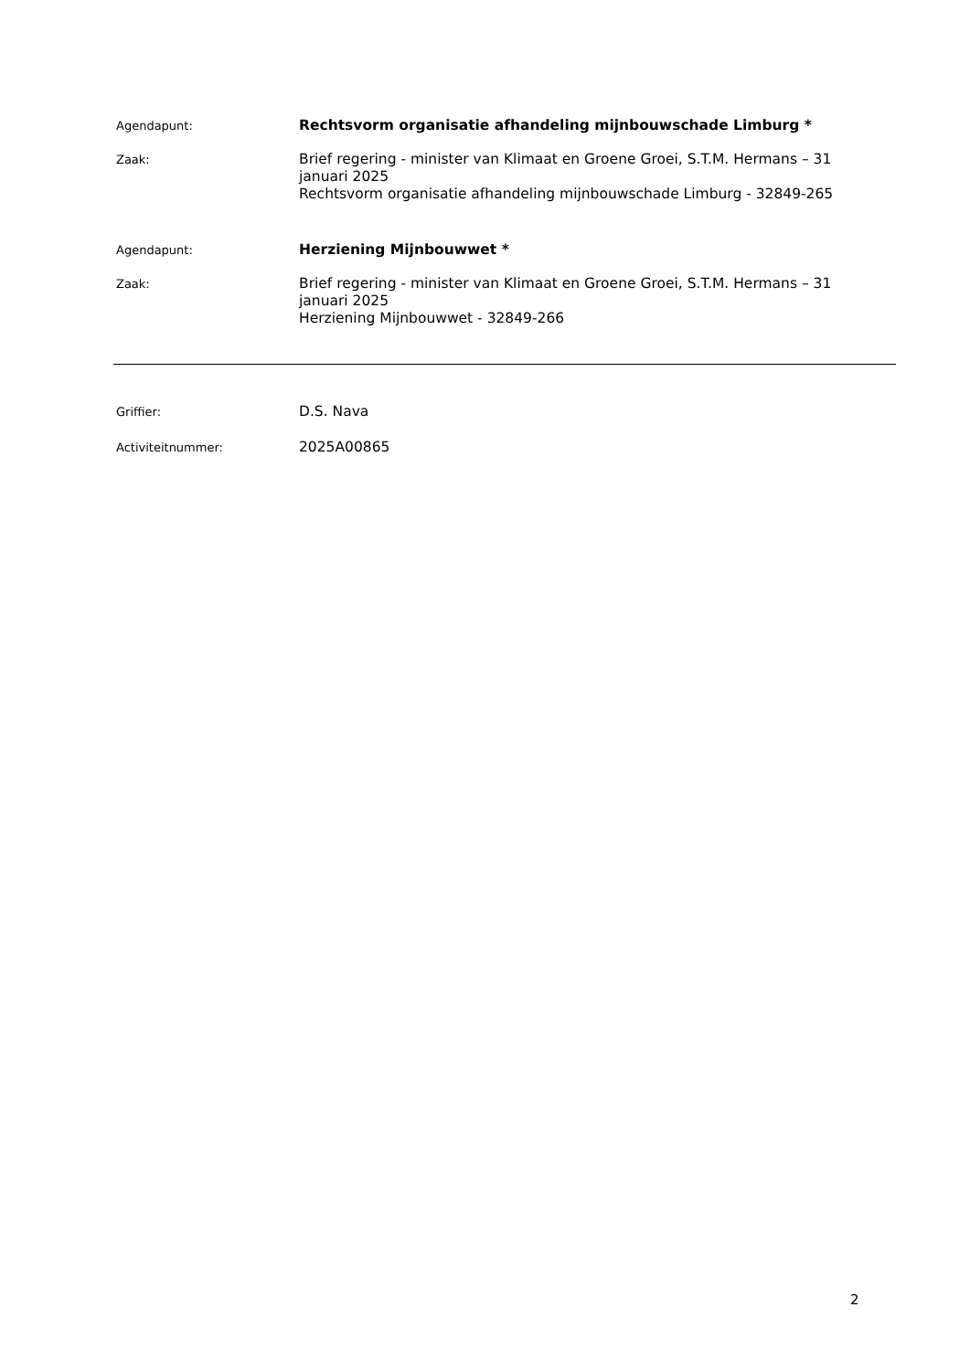Agendapunt:
Rechtsvorm organisatie afhandeling mijnbouwschade Limburg *
Zaak:
Brief regering - minister van Klimaat en Groene Groei, S.T.M. Hermans – 31 januari 2025
Rechtsvorm organisatie afhandeling mijnbouwschade Limburg - 32849-265
Agendapunt:
Herziening Mijnbouwwet *
Zaak:
Brief regering - minister van Klimaat en Groene Groei, S.T.M. Hermans – 31 januari 2025
Herziening Mijnbouwwet - 32849-266
Griffier:
D.S. Nava
Activiteitnummer:
2025A00865
2